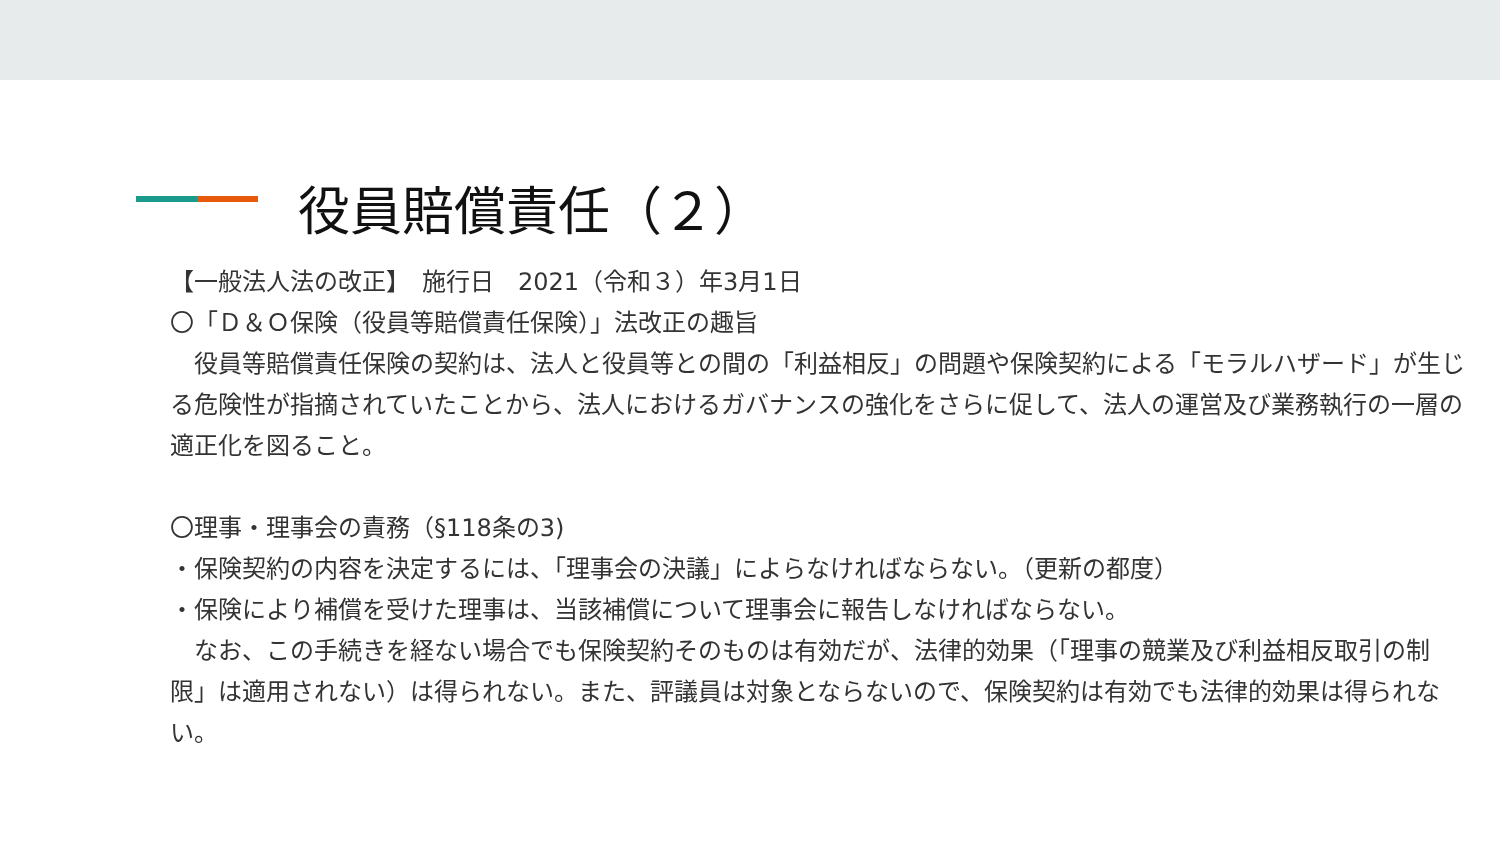役員賠償責任（２）
【一般法人法の改正】　施行日　2021（令和３）年3月1日
〇「Ｄ＆Ｏ保険（役員等賠償責任保険）」法改正の趣旨
　役員等賠償責任保険の契約は、法人と役員等との間の「利益相反」の問題や保険契約による「モラルハザード」が生じる危険性が指摘されていたことから、法人におけるガバナンスの強化をさらに促して、法人の運営及び業務執行の一層の適正化を図ること。
〇理事・理事会の責務（§118条の3)
・保険契約の内容を決定するには、「理事会の決議」によらなければならない。（更新の都度）
・保険により補償を受けた理事は、当該補償について理事会に報告しなければならない。
　なお、この手続きを経ない場合でも保険契約そのものは有効だが、法律的効果（「理事の競業及び利益相反取引の制限」は適用されない）は得られない。また、評議員は対象とならないので、保険契約は有効でも法律的効果は得られない。